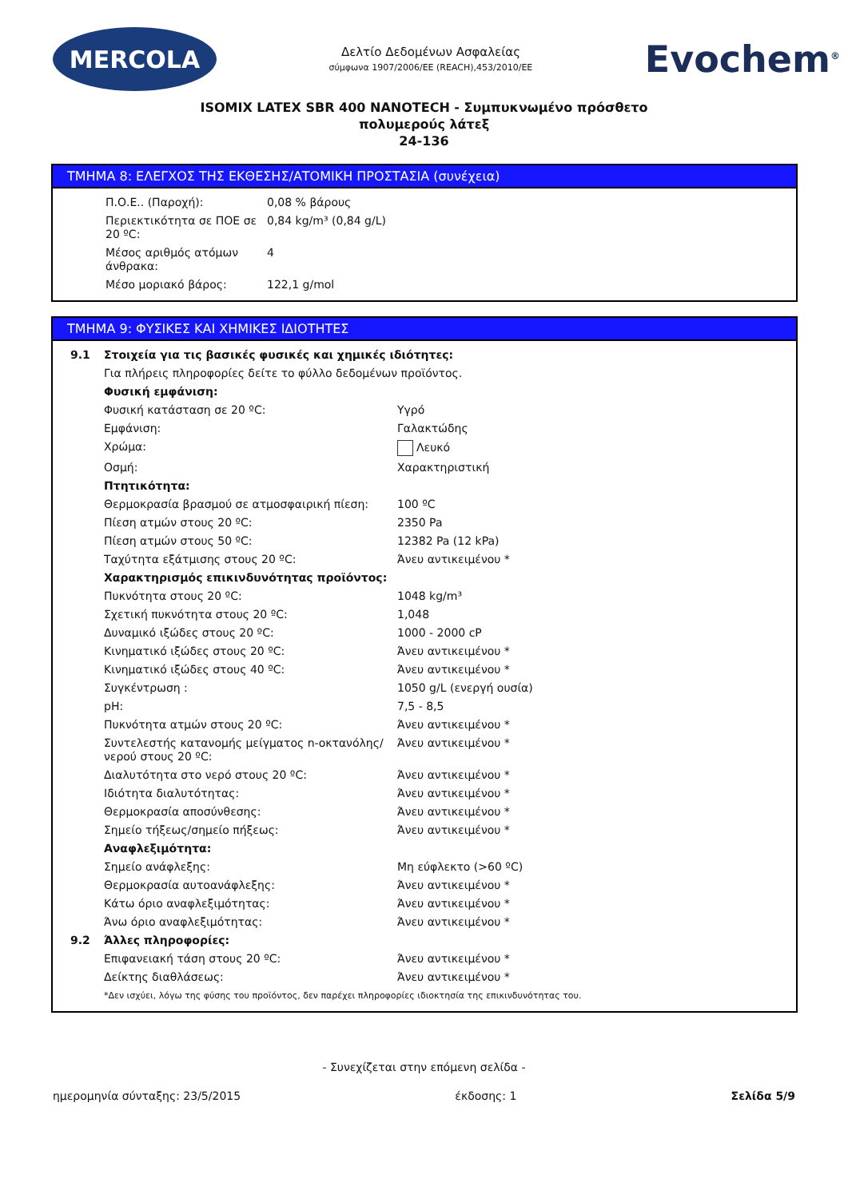MERCOLA
Δελτίο Δεδομένων Ασφαλείας
σύμφωνα 1907/2006/ΕΕ (REACH),453/2010/ΕΕ
Evochem<sup>®</sup>
ISOMIX LATEX SBR 400 NANOTECH - Συμπυκνωμένο πρόσθετο
πολυμερούς λάτεξ
24-136
ΤΜΗΜΑ 8: ΕΛΕΓΧΟΣ ΤΗΣ ΕΚΘΕΣΗΣ/ΑΤΟΜΙΚΗ ΠΡΟΣΤΑΣΙΑ (συνέχεια)
| Π.Ο.Ε.. (Παροχή): | 0,08 % βάρους |
| Περιεκτικότητα σε ΠΟΕ σε 20 ºC: | 0,84 kg/m³ (0,84 g/L) |
| Μέσος αριθμός ατόμων άνθρακα: | 4 |
| Μέσο μοριακό βάρος: | 122,1 g/mol |
ΤΜΗΜΑ 9: ΦΥΣΙΚΕΣ ΚΑΙ ΧΗΜΙΚΕΣ ΙΔΙΟΤΗΤΕΣ
| 9.1 | Στοιχεία για τις βασικές φυσικές και χημικές ιδιότητες: | |
| | Για πλήρεις πληροφορίες δείτε το φύλλο δεδομένων προϊόντος. | |
| | Φυσική εμφάνιση: | |
| | Φυσική κατάσταση σε 20 ºC: | Υγρό |
| | Εμφάνιση: | Γαλακτώδης |
| | Χρώμα: | Λευκό |
| | Οσμή: | Χαρακτηριστική |
| | Πτητικότητα: | |
| | Θερμοκρασία βρασμού σε ατμοσφαιρική πίεση: | 100 ºC |
| | Πίεση ατμών στους 20 ºC: | 2350 Pa |
| | Πίεση ατμών στους 50 ºC: | 12382 Pa (12 kPa) |
| | Ταχύτητα εξάτμισης στους 20 ºC: | Άνευ αντικειμένου * |
| | Χαρακτηρισμός επικινδυνότητας προϊόντος: | |
| | Πυκνότητα στους 20 ºC: | 1048 kg/m³ |
| | Σχετική πυκνότητα στους 20 ºC: | 1,048 |
| | Δυναμικό ιξώδες στους 20 ºC: | 1000 - 2000 cP |
| | Κινηματικό ιξώδες στους 20 ºC: | Άνευ αντικειμένου * |
| | Κινηματικό ιξώδες στους 40 ºC: | Άνευ αντικειμένου * |
| | Συγκέντρωση : | 1050 g/L (ενεργή ουσία) |
| | pH: | 7,5 - 8,5 |
| | Πυκνότητα ατμών στους 20 ºC: | Άνευ αντικειμένου * |
| | Συντελεστής κατανομής μείγματος n-οκτανόλης/νερού στους 20 ºC: | Άνευ αντικειμένου * |
| | Διαλυτότητα στο νερό στους 20 ºC: | Άνευ αντικειμένου * |
| | Ιδιότητα διαλυτότητας: | Άνευ αντικειμένου * |
| | Θερμοκρασία αποσύνθεσης: | Άνευ αντικειμένου * |
| | Σημείο τήξεως/σημείο πήξεως: | Άνευ αντικειμένου * |
| | Αναφλεξιμότητα: | |
| | Σημείο ανάφλεξης: | Μη εύφλεκτο (>60 ºC) |
| | Θερμοκρασία αυτοανάφλεξης: | Άνευ αντικειμένου * |
| | Κάτω όριο αναφλεξιμότητας: | Άνευ αντικειμένου * |
| | Άνω όριο αναφλεξιμότητας: | Άνευ αντικειμένου * |
| 9.2 | Άλλες πληροφορίες: | |
| | Επιφανειακή τάση στους 20 ºC: | Άνευ αντικειμένου * |
| | Δείκτης διαθλάσεως: | Άνευ αντικειμένου * |
| | *Δεν ισχύει, λόγω της φύσης του προϊόντος, δεν παρέχει πληροφορίες ιδιοκτησία της επικινδυνότητας του. | |
- Συνεχίζεται στην επόμενη σελίδα -
ημερομηνία σύνταξης: 23/5/2015 έκδοσης: 1 Σελίδα 5/9